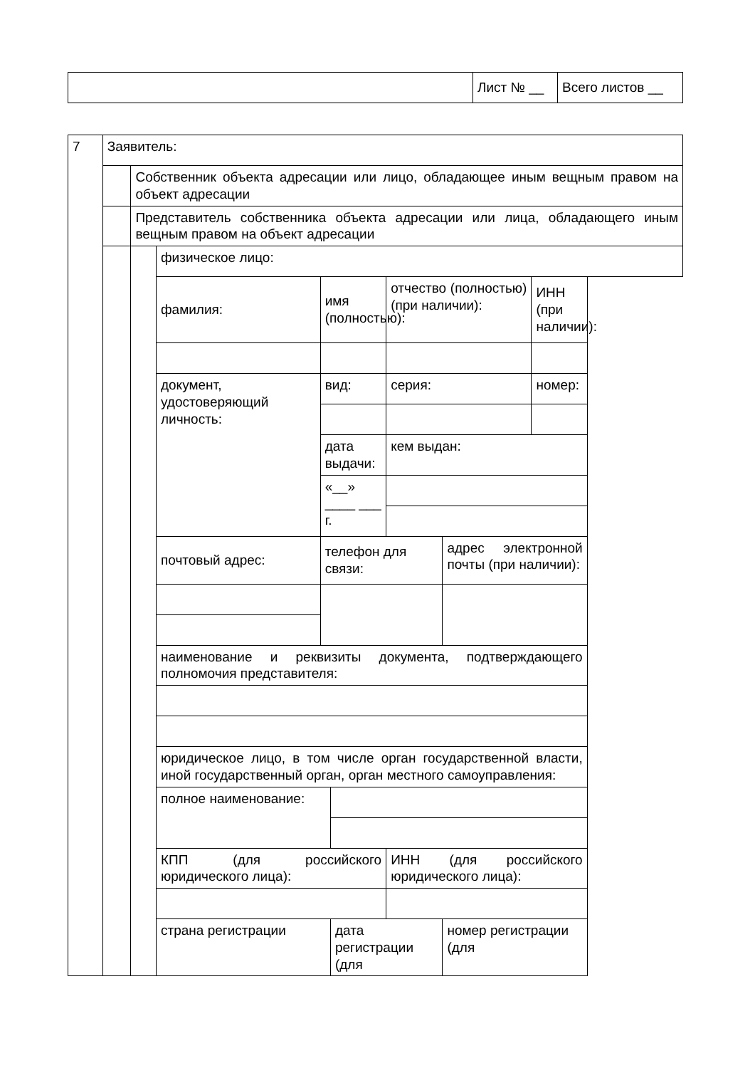| | Лист № __ | Всего листов __ |
| 7 | Заявитель: | | | | | | | |
| | | Собственник объекта адресации или лицо, обладающее иным вещным правом на объект адресации | | | | | | |
| | | Представитель собственника объекта адресации или лица, обладающего иным вещным правом на объект адресации | | | | | | |
| | | | физическое лицо: | | | | | |
| | | | фамилия: | имя (полностью): | | отчество (полностью) (при наличии): | | ИНН (при наличии): |
| | | | документ, удостоверяющий личность: | вид: | | серия: | | номер: |
| | | | | дата выдачи: | | кем выдан: | | |
| | | | | «__» ____ ___ г. | | | | |
| | | | почтовый адрес: | телефон для связи: | | | адрес электронной почты (при наличии): | |
| | | | наименование и реквизиты документа, подтверждающего полномочия представителя: | | | | | |
| | | | юридическое лицо, в том числе орган государственной власти, иной государственный орган, орган местного самоуправления: | | | | | |
| | | | полное наименование: | | | | | |
| | | | КПП (для российского юридического лица): | | | ИНН (для российского юридического лица): | | |
| | | | страна регистрации | | дата регистрации (для | | номер регистрации (для | |